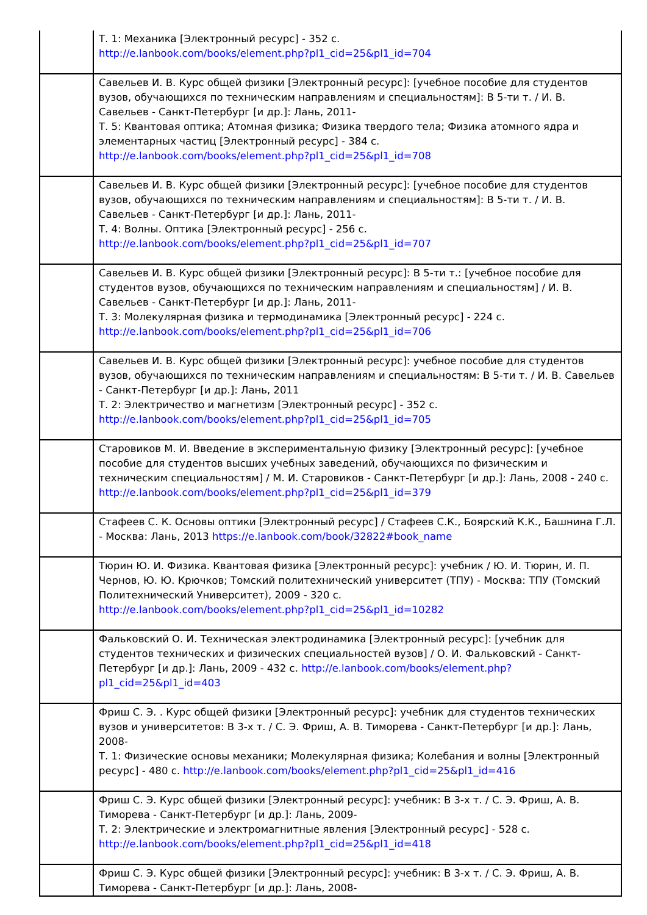| | Т. 1: Механика [Электронный ресурс] - 352 с. http://e.lanbook.com/books/element.php?pl1_cid=25&pl1_id=704 |
| | Савельев И. В. Курс общей физики [Электронный ресурс]: [учебное пособие для студентов вузов, обучающихся по техническим направлениям и специальностям]: В 5-ти т. / И. В. Савельев - Санкт-Петербург [и др.]: Лань, 2011- Т. 5: Квантовая оптика; Атомная физика; Физика твердого тела; Физика атомного ядра и элементарных частиц [Электронный ресурс] - 384 с. http://e.lanbook.com/books/element.php?pl1_cid=25&pl1_id=708 |
| | Савельев И. В. Курс общей физики [Электронный ресурс]: [учебное пособие для студентов вузов, обучающихся по техническим направлениям и специальностям]: В 5-ти т. / И. В. Савельев - Санкт-Петербург [и др.]: Лань, 2011- Т. 4: Волны. Оптика [Электронный ресурс] - 256 с. http://e.lanbook.com/books/element.php?pl1_cid=25&pl1_id=707 |
| | Савельев И. В. Курс общей физики [Электронный ресурс]: В 5-ти т.: [учебное пособие для студентов вузов, обучающихся по техническим направлениям и специальностям] / И. В. Савельев - Санкт-Петербург [и др.]: Лань, 2011- Т. 3: Молекулярная физика и термодинамика [Электронный ресурс] - 224 с. http://e.lanbook.com/books/element.php?pl1_cid=25&pl1_id=706 |
| | Савельев И. В. Курс общей физики [Электронный ресурс]: учебное пособие для студентов вузов, обучающихся по техническим направлениям и специальностям: В 5-ти т. / И. В. Савельев - Санкт-Петербург [и др.]: Лань, 2011 Т. 2: Электричество и магнетизм [Электронный ресурс] - 352 с. http://e.lanbook.com/books/element.php?pl1_cid=25&pl1_id=705 |
| | Старовиков М. И. Введение в экспериментальную физику [Электронный ресурс]: [учебное пособие для студентов высших учебных заведений, обучающихся по физическим и техническим специальностям] / М. И. Старовиков - Санкт-Петербург [и др.]: Лань, 2008 - 240 с. http://e.lanbook.com/books/element.php?pl1_cid=25&pl1_id=379 |
| | Стафеев С. К. Основы оптики [Электронный ресурс] / Стафеев С.К., Боярский К.К., Башнина Г.Л. - Москва: Лань, 2013 https://e.lanbook.com/book/32822#book_name |
| | Тюрин Ю. И. Физика. Квантовая физика [Электронный ресурс]: учебник / Ю. И. Тюрин, И. П. Чернов, Ю. Ю. Крючков; Томский политехнический университет (ТПУ) - Москва: ТПУ (Томский Политехнический Университет), 2009 - 320 с. http://e.lanbook.com/books/element.php?pl1_cid=25&pl1_id=10282 |
| | Фальковский О. И. Техническая электродинамика [Электронный ресурс]: [учебник для студентов технических и физических специальностей вузов] / О. И. Фальковский - Санкт-Петербург [и др.]: Лань, 2009 - 432 с. http://e.lanbook.com/books/element.php?pl1_cid=25&pl1_id=403 |
| | Фриш С. Э. . Курс общей физики [Электронный ресурс]: учебник для студентов технических вузов и университетов: В 3-х т. / С. Э. Фриш, А. В. Тиморева - Санкт-Петербург [и др.]: Лань, 2008- Т. 1: Физические основы механики; Молекулярная физика; Колебания и волны [Электронный ресурс] - 480 с. http://e.lanbook.com/books/element.php?pl1_cid=25&pl1_id=416 |
| | Фриш С. Э. Курс общей физики [Электронный ресурс]: учебник: В 3-х т. / С. Э. Фриш, А. В. Тиморева - Санкт-Петербург [и др.]: Лань, 2009- Т. 2: Электрические и электромагнитные явления [Электронный ресурс] - 528 с. http://e.lanbook.com/books/element.php?pl1_cid=25&pl1_id=418 |
| | Фриш С. Э. Курс общей физики [Электронный ресурс]: учебник: В 3-х т. / С. Э. Фриш, А. В. Тиморева - Санкт-Петербург [и др.]: Лань, 2008- |